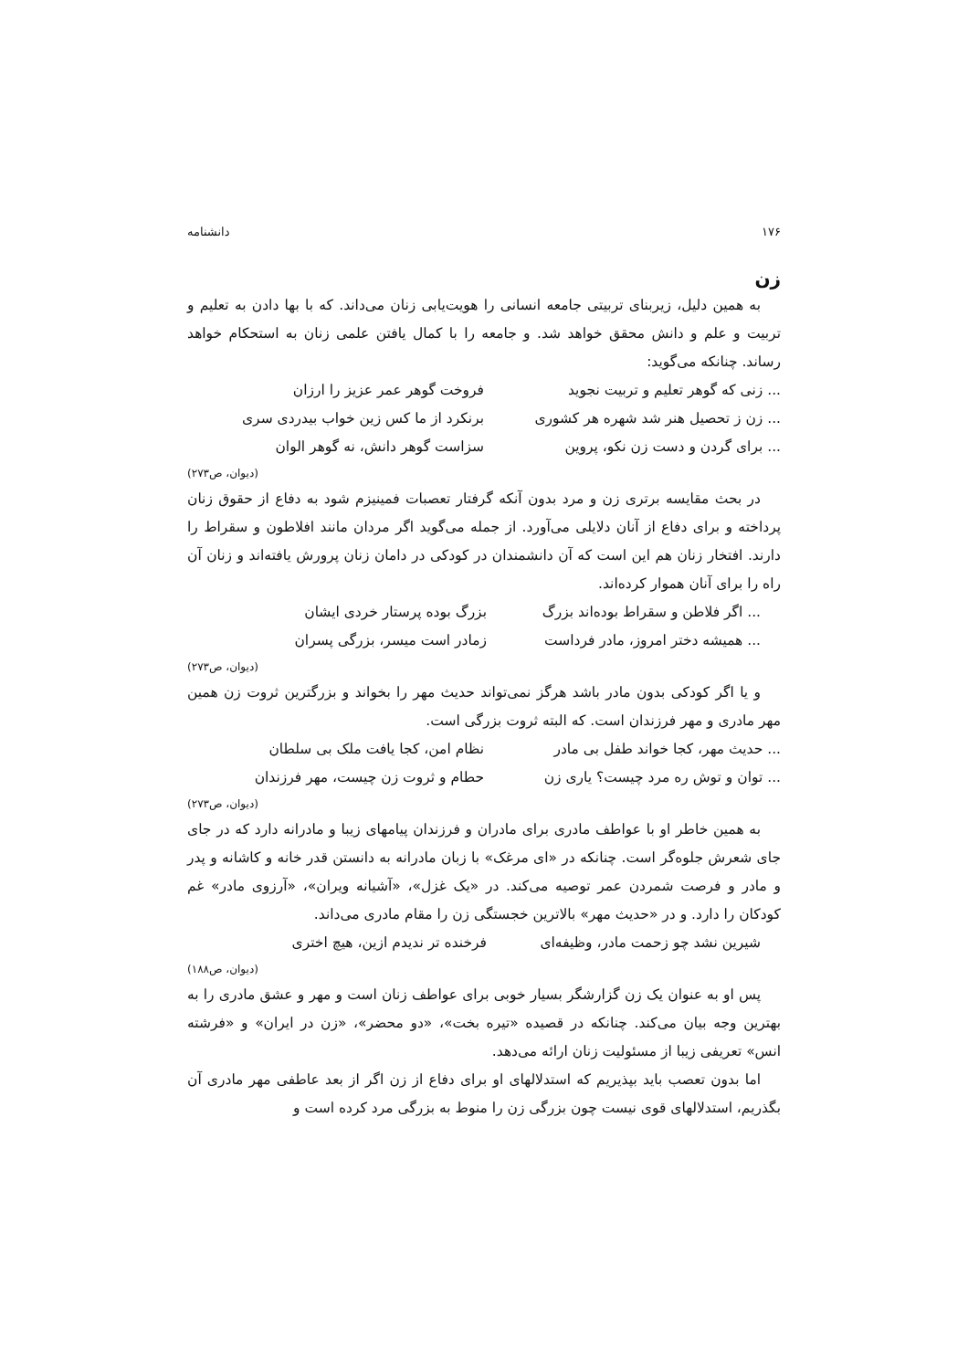۱۷۶ دانشنامه
زن
به همین دلیل، زیربنای تربیتی جامعه انسانی را هویت‌یابی زنان می‌داند. که با بها دادن به تعلیم و تربیت و علم و دانش محقق خواهد شد. و جامعه را با کمال یافتن علمی زنان به استحکام خواهد رساند. چنانکه می‌گوید:
... زنی که گوهر تعلیم و تربیت نجوید فروخت گوهر عمر عزیز را ارزان
... زن ز تحصیل هنر شد شهره هر کشوری برنکرد از ما کس زین خواب بیدردی سری
... برای گردن و دست زن نکو، پروین سزاست گوهر دانش، نه گوهر الوان
(دیوان، ص۲۷۳)
در بحث مقایسه برتری زن و مرد بدون آنکه گرفتار تعصبات فمینیزم شود به دفاع از حقوق زنان پرداخته و برای دفاع از آنان دلایلی می‌آورد. از جمله می‌گوید اگر مردان مانند افلاطون و سقراط را دارند. افتخار زنان هم این است که آن دانشمندان در کودکی در دامان زنان پرورش یافته‌اند و زنان آن راه را برای آنان هموار کرده‌اند.
... اگر فلاطن و سقراط بوده‌اند بزرگ بزرگ بوده پرستار خردی ایشان
... همیشه دختر امروز، مادر فرداست زمادر است میسر، بزرگی پسران
(دیوان، ص۲۷۳)
و یا اگر کودکی بدون مادر باشد هرگز نمی‌تواند حدیث مهر را بخواند و بزرگترین ثروت زن همین مهر مادری و مهر فرزندان است. که البته ثروت بزرگی است.
... حدیث مهر، کجا خواند طفل بی مادر نظام امن، کجا یافت ملک بی سلطان
... توان و توش ره مرد چیست؟ یاری زن حطام و ثروت زن چیست، مهر فرزندان
(دیوان، ص۲۷۳)
به همین خاطر او با عواطف مادری برای مادران و فرزندان پیامهای زیبا و مادرانه دارد که در جای جای شعرش جلوه‌گر است. چنانکه در «ای مرغک» با زبان مادرانه به دانستن قدر خانه و کاشانه و پدر و مادر و فرصت شمردن عمر توصیه می‌کند. در «یک غزل»، «آشیانه ویران»، «آرزوی مادر» غم کودکان را دارد. و در «حدیث مهر» بالاترین خجستگی زن را مقام مادری می‌داند.
شیرین نشد چو زحمت مادر، وظیفه‌ای فرخنده تر ندیدم ازین، هیچ اختری
(دیوان، ص۱۸۸)
پس او به عنوان یک زن گزارشگر بسیار خوبی برای عواطف زنان است و مهر و عشق مادری را به بهترین وجه بیان می‌کند. چنانکه در قصیده «تیره بخت»، «دو محضر»، «زن در ایران» و «فرشته انس» تعریفی زیبا از مسئولیت زنان ارائه می‌دهد.
اما بدون تعصب باید بپذیریم که استدلالهای او برای دفاع از زن اگر از بعد عاطفی مهر مادری آن بگذریم، استدلالهای قوی نیست چون بزرگی زن را منوط به بزرگی مرد کرده است و